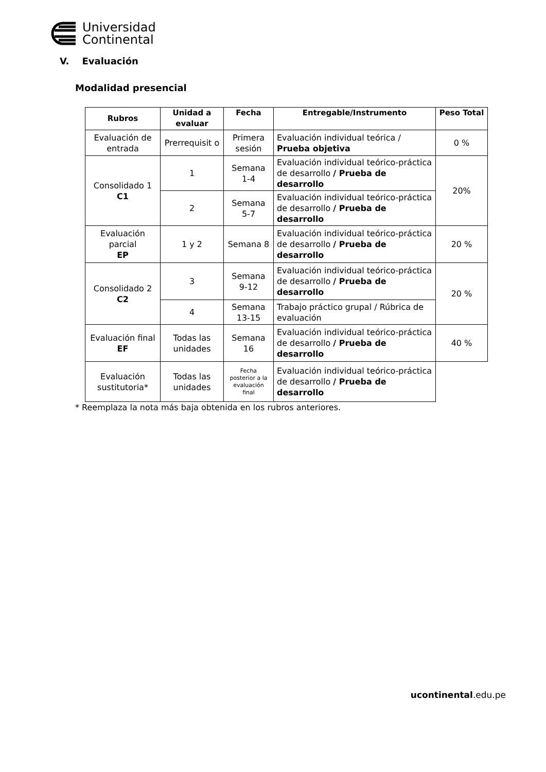Universidad
Continental
V. Evaluación
Modalidad presencial
| Rubros | Unidad a evaluar | Fecha | Entregable/Instrumento | Peso Total |
| --- | --- | --- | --- | --- |
| Evaluación de entrada | Prerrequisit o | Primera sesión | Evaluación individual teórica / Prueba objetiva | 0 % |
| Consolidado 1 C1 | 1 | Semana 1-4 | Evaluación individual teórico-práctica de desarrollo / Prueba de desarrollo | 20% |
| | 2 | Semana 5-7 | Evaluación individual teórico-práctica de desarrollo / Prueba de desarrollo | |
| Evaluación parcial EP | 1 y 2 | Semana 8 | Evaluación individual teórico-práctica de desarrollo / Prueba de desarrollo | 20 % |
| Consolidado 2 C2 | 3 | Semana 9-12 | Evaluación individual teórico-práctica de desarrollo / Prueba de desarrollo | 20 % |
| | 4 | Semana 13-15 | Trabajo práctico grupal / Rúbrica de evaluación | |
| Evaluación final EF | Todas las unidades | Semana 16 | Evaluación individual teórico-práctica de desarrollo / Prueba de desarrollo | 40 % |
| Evaluación sustitutoria* | Todas las unidades | Fecha posterior a la evaluación final | Evaluación individual teórico-práctica de desarrollo / Prueba de desarrollo | |
* Reemplaza la nota más baja obtenida en los rubros anteriores.
ucontinental.edu.pe